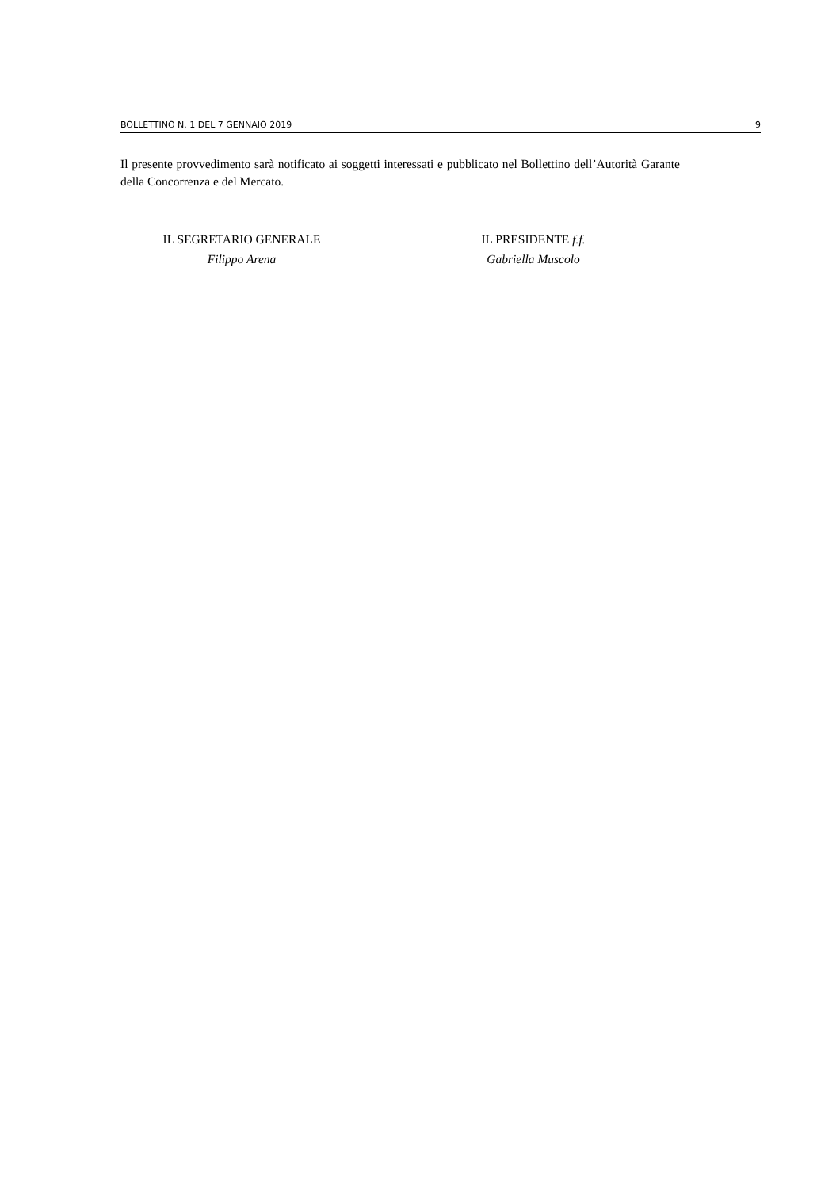BOLLETTINO N. 1 DEL 7 GENNAIO 2019 9
Il presente provvedimento sarà notificato ai soggetti interessati e pubblicato nel Bollettino dell’Autorità Garante della Concorrenza e del Mercato.
IL SEGRETARIO GENERALE
Filippo Arena
IL PRESIDENTE f.f.
Gabriella Muscolo